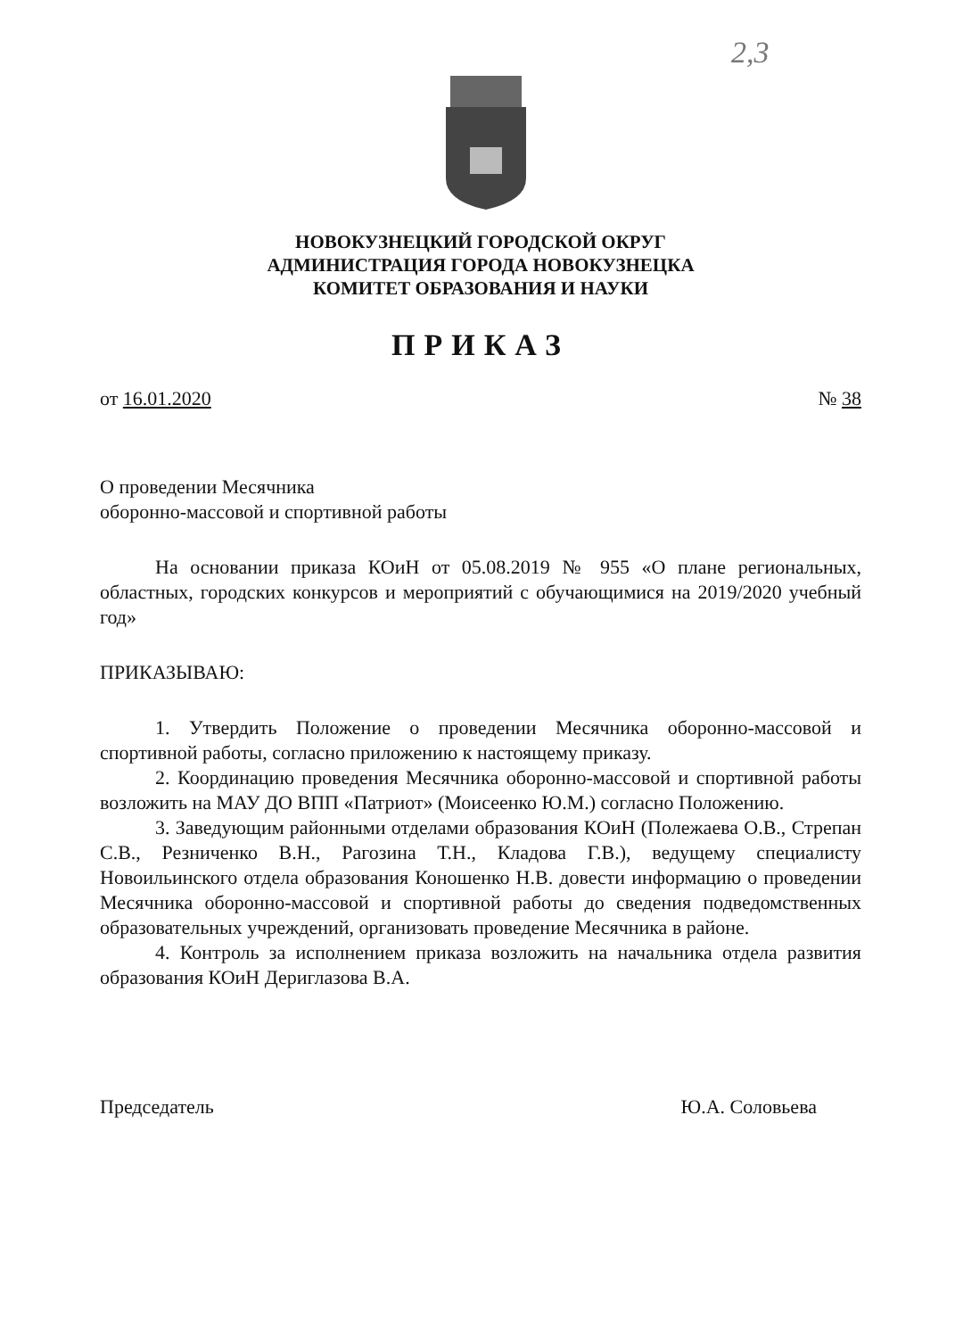2,3
НОВОКУЗНЕЦКИЙ ГОРОДСКОЙ ОКРУГ
АДМИНИСТРАЦИЯ ГОРОДА НОВОКУЗНЕЦКА
КОМИТЕТ ОБРАЗОВАНИЯ И НАУКИ
ПРИКАЗ
от 16.01.2020 № 38
О проведении Месячника
оборонно-массовой и спортивной работы
На основании приказа КОиН от 05.08.2019 № 955 «О плане региональных, областных, городских конкурсов и мероприятий с обучающимися на 2019/2020 учебный год»
ПРИКАЗЫВАЮ:
1. Утвердить Положение о проведении Месячника оборонно-массовой и спортивной работы, согласно приложению к настоящему приказу.
2. Координацию проведения Месячника оборонно-массовой и спортивной работы возложить на МАУ ДО ВПП «Патриот» (Моисеенко Ю.М.) согласно Положению.
3. Заведующим районными отделами образования КОиН (Полежаева О.В., Стрепан С.В., Резниченко В.Н., Рагозина Т.Н., Кладова Г.В.), ведущему специалисту Новоильинского отдела образования Коношенко Н.В. довести информацию о проведении Месячника оборонно-массовой и спортивной работы до сведения подведомственных образовательных учреждений, организовать проведение Месячника в районе.
4. Контроль за исполнением приказа возложить на начальника отдела развития образования КОиН Дериглазова В.А.
Председатель Ю.А. Соловьева